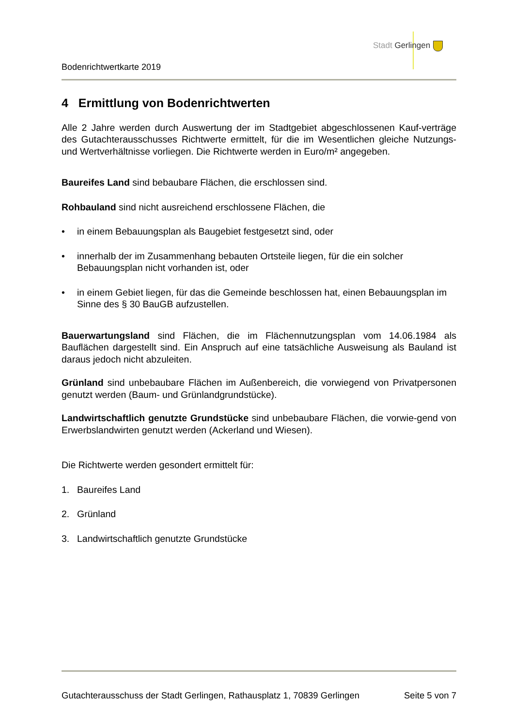Stadt Gerlingen
Bodenrichtwertkarte 2019
4 Ermittlung von Bodenrichtwerten
Alle 2 Jahre werden durch Auswertung der im Stadtgebiet abgeschlossenen Kauf-verträge des Gutachterausschusses Richtwerte ermittelt, für die im Wesentlichen gleiche Nutzungs- und Wertverhältnisse vorliegen. Die Richtwerte werden in Euro/m² angegeben.
Baureifes Land sind bebaubare Flächen, die erschlossen sind.
Rohbauland sind nicht ausreichend erschlossene Flächen, die
• in einem Bebauungsplan als Baugebiet festgesetzt sind, oder
• innerhalb der im Zusammenhang bebauten Ortsteile liegen, für die ein solcher Bebauungsplan nicht vorhanden ist, oder
• in einem Gebiet liegen, für das die Gemeinde beschlossen hat, einen Bebauungsplan im Sinne des § 30 BauGB aufzustellen.
Bauerwartungsland sind Flächen, die im Flächennutzungsplan vom 14.06.1984 als Bauflächen dargestellt sind. Ein Anspruch auf eine tatsächliche Ausweisung als Bauland ist daraus jedoch nicht abzuleiten.
Grünland sind unbebaubare Flächen im Außenbereich, die vorwiegend von Privatpersonen genutzt werden (Baum- und Grünlandgrundstücke).
Landwirtschaftlich genutzte Grundstücke sind unbebaubare Flächen, die vorwie-gend von Erwerbslandwirten genutzt werden (Ackerland und Wiesen).
Die Richtwerte werden gesondert ermittelt für:
1. Baureifes Land
2. Grünland
3. Landwirtschaftlich genutzte Grundstücke
Gutachterausschuss der Stadt Gerlingen, Rathausplatz 1, 70839 Gerlingen Seite 5 von 7